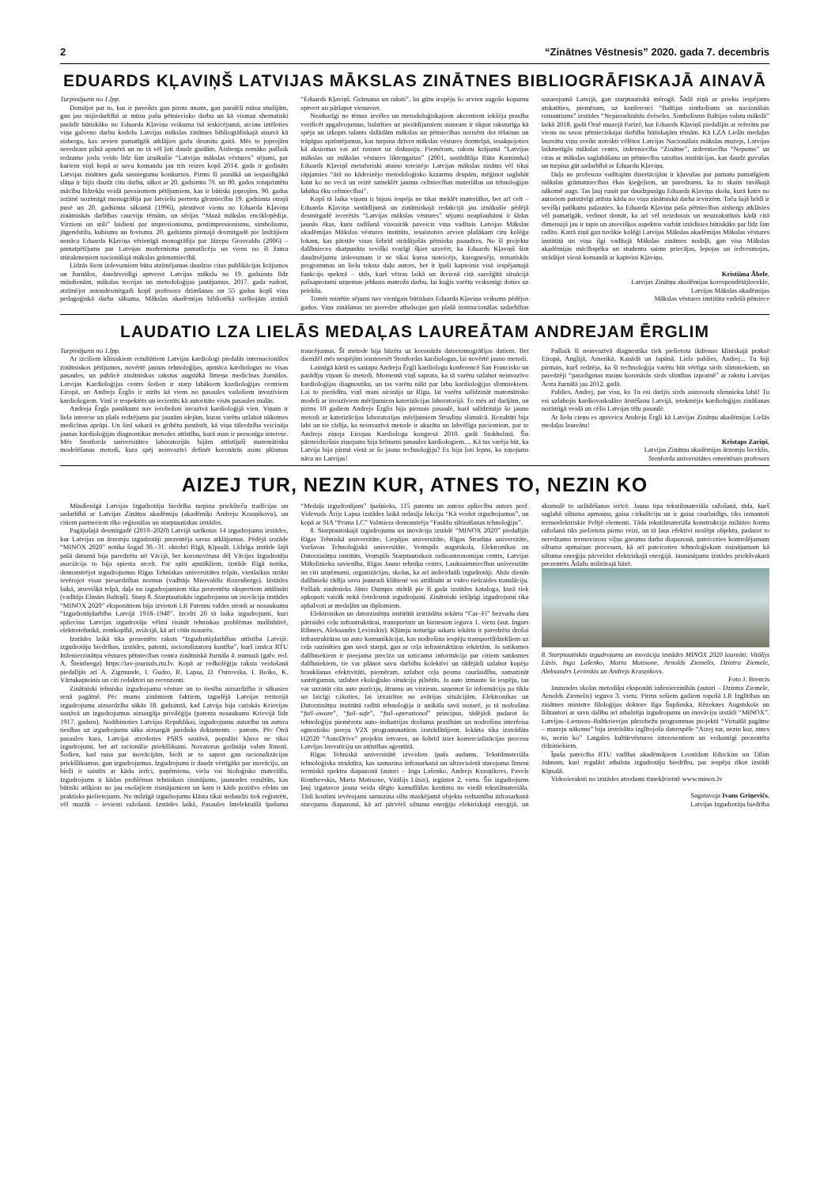2 “Zinātnes Vēstnesis” 2020. gada 7. decembris
EDUARDS KĻAVIŅŠ LATVIJAS MĀKSLAS ZINĀTNES BIBLIOGRĀFISKAJĀ AINAVĀ
Turpinājums no 1.lpp.
Domājot par to, kas ir paveikts gan pirms mums, gan paralēli mūsu studijām, gan jau mijiedarbībā ar mūsu pašu pētniecisko darbu un kā vismaz shematiski parādīt būtiskāko no Eduarda Kļaviņa veikuma īsā ieskicējumā, aicinu iztēloties viņa galveno darbu kodolu Latvijas mākslas zinātnes bibliogrāfiskajā ainavā kā aisbergu, kas arvien pamatīgāk atklājies gadu desmitu gaitā. Mēs to joprojām neredzam pilnā apmērā un no tā vēl ļoti daudz gaidām. Aisberga zemāko pašlaik redzamo joslu veido līdz šim iznākušie “Latvijas mākslas vēstures” sējumi, par kuriem viņš kopā ar savu komandu jau trīs reizes kopš 2014. gada ir godināts Latvijas zinātnes gada sasniegumu konkursos. Pirms šī jaunākā un iespaidīgākā slāņa ir bijis daudz citu darbu, sākot ar 20. gadsimta 70. un 80. gados rotaprintētu mācību līdzekļu veidā pavairotiem pētījumiem, kas ir būtiski joprojām. 90. gadus iezīmē nozīmīgā monogrāfija par latviešu portreta glezniecību 19. gadsimta otrajā pusē un 20. gadsimta sākumā (1996), pārstāvot vienu no Eduarda Kļaviņa zinātniskās darbības caurviju tēmām, un sērijas “Mazā mākslas enciklopēdija. Virzieni un stili” laidieni par impresionismu, postimpresionismu, simbolismu, jūgendstilu, kubismu un fovismu. 20. gadsimta pirmajā desmitgadē pie lasītājiem nonāca Eduarda Kļaviņa vērienīgā monogrāfija par Jāzepu Grosvaldu (2006) – pamatpētījums par Latvijas modernisma pamatlicēju un viens no šī žanra stūrakmeņiem nacionālajā mākslas grāmatniecībā.
Līdzās šiem izdevumiem būtu atzīmējamas daudzas citas publikācijas krājumos un žurnālos, daudzveidīgi aptverot Latvijas mākslu no 19. gadsimta līdz mūsdienām, mākslas teorijas un metodoloģijas jautājumus. 2017. gada rudenī, atzīmējot astoņdesmitgadi kopš profesora dzimšanas un 55 gadus kopš viņa pedagoģiskā darba sākuma, Mākslas akadēmijas bibliotēkā sarīkojām izstādi “Eduards Kļaviņš. Grāmatas un raksti”, lai gūtu iespēju šo arvien augošo kopumu aptvert un pārlapot vienuviet.
Neatkarīgi no tēmas izvēles un metodoloģiskajiem akcentiem iekšēja prasība verificēt apgalvojumus, balstīties uz pierādījumiem autoram ir tikpat raksturīga kā spēja un izkopts talants dažādām mākslas un pētniecības norisēm dot tēlainus un trāpīgus apzīmējumus, kas turpina dzīvot mākslas vēstures domtelpā, iesakņojoties kā aksiomas vai arī rosinot uz diskusiju. Piemēram, rakstu krājumā “Latvijas mākslas un mākslas vēstures likteņgaitas” (2001, sastādītāja Rūta Kaminska) Eduards Kļaviņš metaforiski ataino toreizējo Latvijas mākslas zinātni vēl tikai rāpjamies “ārā no kādreizējo metodoloģisko kazarmu drupām, mēģinot saglabāt kaut ko no vecā un reizē sameklēt jaunus celtniecības materiālus un tehnoloģijas labāku ēku celtniecībai”.
Kopš tā laika viņam ir bijusi iespēja ne tikai meklēt materiālus, bet arī celt – Eduarda Kļaviņa sastādījumā un zinātniskajā redakcijā jau iznākušie pēdējā desmitgadē iecerētās “Latvijas mākslas vēstures” sējumi neapšaubāmi ir šādas jaunās ēkas, kuru radīšanā visvairāk paveicis viņa vadītais Latvijas Mākslas akadēmijas Mākslas vēstures institūts, iesaistoties arvien plašākam citu kolēģu lokam, kas pārstāv visas šobrīd strādājošās pētnieku paaudzes. No šī projekta dalībnieces skatpunkta sevišķi svarīgi šķiet uzsvērt, ka Eduards Kļaviņš šim daudzsējumu izdevumam ir ne tikai kursa noteicējs, karognesējs, tematiskās programmas un lielu teksta daļu autors, bet it īpaši kapteinis visā iespējamajā funkciju spektrā – tāds, kurš vētras laikā un ikvienā citā sarežģītā situācijā pašsaprotami uzņemas jebkura matroža darbu, lai kuģis varētu veiksmīgi doties uz priekšu.
Tomēr minētie sējumi nav vienīgais būtiskais Eduarda Kļaviņa veikums pēdējos gados. Viņa zināšanas un pieredze atbalsojas gan plašā institucionālas sadarbības sazarojumā Latvijā, gan starptautiskā mērogā. Šādā ziņā ar prieku iespējams atskatīties, piemēram, uz konferenci “Baltijas simbolisms un nacionālais romantisms” izstādes “Nepieradinātās dvēseles. Simbolisms Baltijas valstu mākslā” laikā 2018. gadā Orsē muzejā Parīzē, kur Eduards Kļaviņš piedalījās ar referātu par vienu no savai pētnieciskajai darbība būtiskajām tēmām. Kā LZA Lielās medaļas laureātu viņu sveikt noteikti vēlētos Latvijas Nacionālais mākslas muzejs, Latvijas laikmetīgās mākslas centrs, izdevniecība “Zinātne”, izdevniecība “Neputns” un citas ar mākslas saglabāšanu un pētniecību saistītas institūcijas, kas daudz guvušas un turpina gūt sadarbībā ar Eduardu Kļaviņu.
Daļa no profesora vadītajām disertācijām ir kļuvušas par pamatu pamatīgiem mākslas grāmatniecības ēkas ķieģeļiem, un paredzams, ka to skaits tuvākajā nākotnē augs. Tas ļauj runāt par daudzpusīgu Eduarda Kļaviņa skolu, kurā katrs no autoriem patstāvīgi attīsta kādu no viņa zinātniskā darba ievirzēm. Taču šajā brīdī ir sevišķi patīkami paļauties, ka Eduarda Kļaviņa paša pētniecības aisbergs atklāsies vēl pamatīgāk, vedinot domāt, ka arī vēl neizdotais un neuzrakstītais kādā citā dimensijā jau ir tapis un atsevišķos aspektos varbūt izrādīsies būtiskāks par līdz šim radīto. Katrā ziņā gan tuvākie kolēģi Latvijas Mākslas akadēmijas Mākslas vēstures institūtā un viņa ilgi vadītajā Mākslas zinātnes nodaļā, gan visa Mākslas akadēmijas mācībspēku un studentu saime priecājas, lepojas un iedvesmojas, strādājot vienā komandā ar kapteini Kļaviņu.
Kristiāna Ābele,
Latvijas Zinātņu akadēmijas korespondētājlocekle,
Latvijas Mākslas akadēmijas
Mākslas vēstures institūta vadošā pētniece
LAUDATIO LZA LIELĀS MEDAĻAS LAUREĀTAM ANDREJAM ĒRGLIM
Turpinājums no 1.lpp.
Ar izciliem klīniskiem rezultātiem Latvijas kardiologi piedalās internacionālos zinātniskos pētījumos, novērtē jaunas tehnoloģijas, apmāca kardiologus no visas pasaules, un publicē zinātniskus rakstus augstākā līmeņa medicīnas žurnālos. Latvijas Kardioloģijas centrs šodien ir starp labākiem kardioloģijas centriem Eiropā, un Andrejs Ērglis ir atzīts kā viens no pasaules vadošiem invazīviem kardiologiem. Viņš ir respektēts un iecienīts kā autoritāte visās pasaules malās.
Andreja Ērgļa panākumi nav ierobežoti invazīvā kardioloģijā vien. Viņam ir liela interese un plašs redzējums par jaunām idejām, kuras varētu uzlabot nākotnes medicīnas aprūpi. Un šinī sakarā es gribētu pastāstīt, kā viņa tālredzība veicināja jaunas kardioloģijas diagnostikas metodes attīstību, kurā man ir personīga interese. Mēs Stenforda universitātes laboratorijās bijām attīstījuši matemātisku modelēšanas metodi, kura spēj neinvazīvi definēt koronārās asins plūsmas traucējumus. Šī metode bija bāzēta uz koronārās datortomogrāfijas datiem. Bet diemžēl mēs nespējām ieinteresēt Stenfordas kardiologus, lai novērtē jauno metodi.
Laimīgā kārtā es sastapu Andreju Ērgli kardiologu konferencē San Francisko un parādīju viņam šo metodi. Momentā viņš saprata, ka tā varētu uzlabot neinvazīvo kardioloģijas diagnostiku, un tas varētu nākt par labu kardioloģijas slimniekiem. Lai to pierādītu, viņš mani aicināja uz Rīgu, lai varētu salīdzināt matemātisko modeli ar invazīviem mērījumiem katerizācijas laboratorijā. To mēs arī darījām, un pirms 10 gadiem Andrejs Ērglis bija pirmais pasaulē, kurš salīdzināja šo jauno metodi ar katerizācijas laboratorijas mērījumiem Stradiņu slimnīcā. Rezultāti bija labi un tie rādīja, ka neinvazīvā metode ir akurāta un labvēlīga pacientiem, par to Andrejs ziņoja Eiropas Kardiologu kongresā 2010. gadā Stokholmā. Šis pārsteidzošais ziņojums bija brīnums pasaules kardiologiem.... Kā tas varēja būt, ka Latvija bija pirmā vietā ar šo jauno technoloģiju? Es biju ļoti lepns, ka ziņojums nāca no Latvijas!
Pašlaik šī neinvazīvā diagnostika tiek pielietota ikdienas klīniskajā praksē Eiropā, Anglijā, Amerikā, Kanādā un Japānā. Liels paldies, Andrej... Tu biji pirmais, kurš redzēja, ka šī technoloģija varētu būt vērtīga sirds slimniekiem, un paredzēji “paradigmas maiņu koronārās sirds slimības izpratnē” ar rakstu Latvijas Ārsta žurnālā jau 2012. gadā.
Paldies, Andrej, par visu, ko Tu esi darījis sirds asinsvadu slimnieku labā! Tu esi uzlabojis kardiovaskulāro ārstēšanu Latvijā, ietekmējis kardioloģijas zināšanas nozīmīgā veidā un cēlis Latvijas tēlu pasaulē.
Ar lielu cieņu es apsveicu Andreju Ērgli kā Latvijas Zinātņu akadēmijas Lielās medaļas laureātu!
Kristaps Zariņš,
Latvijas Zinātņu akadēmijas ārzemju loceklis,
Stenforda universitātes emeritētais profesors
AIZEJ TUR, NEZIN KUR, ATNES TO, NEZIN KO
Mūsdienīgā Latvijas Izgudrotāju biedrība turpina priekšteču tradīcijas un sadarbībā ar Latvijas Zinātņu akadēmiju (akadēmiķi Andreju Krasņikovu), un citiem partneriem rīko reģionālas un starptautiskas izstādes.
Pagājušajā desmitgadē (2010–2020) Latvijā sarīkotas 14 izgudrojumu izstādes, kur Latvijas un ārzemju izgudrotāji prezentēja savus atklājumus. Pēdējā izstāde “MINOX 2020” notika šogad 30.–31. oktobrī Rīgā, Ķīpsalā. Līdzīga izstāde šajā pašā datumā bija paredzēta arī Vācijā, bet koronovīrusa dēļ Vācijas Izgudrotāju asociācija to bija spiesta atcelt. Par spīti apstākļiem, izstāde Rīgā notika, demonstrējot izgudrojumus Rīgas Tehniskas universitātes telpās, vienlaikus strikti ievērojot visas piesardzības normas (vadītājs Miervaldis Rozenbergs). Izstādes laikā, atsevišķā telpā, daļa no izgudrojumiem tika prezentēta ekspertiem attālināti (vadītājs Elmārs Baltiņš). Starp 8. Starptautiskās izgudrojumu un inovāciju izstādes “MINOX 2020” eksponātiem bija izvietoti LR Patentu valdes stendi ar nosaukumu “Izgudrotājdarbība Latvijā 1918–1940”. Izcelti 20 tā laika izgudrojumi, kuri apliecina Latvijas izgudrotāju vēlmi risināt tehniskas problēmas mašīnbūvē, elektrotehnikā, zemkopībā, aviācijā, kā arī citās nozarēs.
Izstādes laikā tika prezentēts raksts “Izgudrotājdarbības attīstība Latvijā: izgudrotāju biedrības, izstādes, patenti, racionalizatoru kustība”, kurš iznāca RTU Inženierzinātņu vēstures pētniecības centra zinātniskā žurnāla 4. numurā (galv. red. A. Šteinberga) https://iav-journals.rtu.lv. Kopā ar redkolēģiju raksta veidošanā piedalījās arī A. Zigmunde, I. Gudro, R. Lapsa, D. Ostrovska, I. Boiko, K. Vārtukapteinis un citi redaktori un recenzenti.
Zinātniski tehnisko izgudrojumu vēsture un to tiesību aizsardzība ir sākusies senā pagātnē. Pēc mums zināmiem faktiem, tagadējā Latvijas teritorijā izgudrojumu aizsardzība sākās 18. gadsimtā, kad Latvija bija cariskās Krievijas sastāvā un izgudrojumus aizsargāja privilēģija (patenta nosaukums Krievijā līdz 1917. gadam). Nodibinoties Latvijas Republikai, izgudrojumu autorību un autora tiesības uz izgudrojumu sāka aizsargāt juridisks dokuments – patents. Pēc Otrā pasaules kara, Latvijai atrodoties PSRS sastāvā, populāri kļuva ne tikai izgudrojumi, bet arī racionālie priekšlikumi. Novatorus godināja valsts līmenī. Šodien, kad runa par inovācijām, bieži ar to saprot gan racionalizācijas priekšlikumus, gan izgudrojumus. Izgudrojums ir daudz vērtīgāks par inovāciju, un bieži ir saistīts ar kādu ierīci, paņēmienu, vielu vai bioloģisko materiālu. Izgudrojums ir kādas problēmas tehniskais risinājums, jaunrades rezultāts, kas būtiski atšķiras no jau esošajiem risinājumiem un kam ir kāds pozitīvs efekts un praktisks pielietojums. No milzīgā izgudrojumu klāsta tikai nedaudzi tiek reģistrēti, vēl mazāk – ieviesti ražošanā. Izstādes laikā, Pasaules Intelektuālā īpašuma “Medaļa izgudrotājam” īpašnieks, 115 patentu un autora apliecību autors prof. Videvuds Ārijs Lapsa izstādes laikā nolasīja lekciju “Kā veidot izgudrojumus”, un kopā ar SIA “Prima LC” Valmiera demonstrēja “Fasāžu siltināšanas tehnoloģiju”.
8. Starptautiskajā izgudrojumu un inovāciju izstādē “MINOX 2020” piedalījās Rīgas Tehniskā universitāte, Liepājas universitāte, Rīgas Stradiņa universitāte, Varšavas Tehnoloģiskā universitāte, Ventspils augstskola, Elektronikas un Datorzinātņu institūts, Ventspils Starptautiskais radioastronomijas centrs, Latvijas Mākslinieku savienība, Rīgas Jauno tehniķu centrs, Lauksaimniecības universitāte un citi uzņēmumi, organizācijas, skolas, ka arī individuāli izgudrotāji. Abās dienās dalībnieki rādīja savu jaunradi klātienē vai attālināti ar video tiešraides translāciju. Pašlaik zinātnieks Jānis Dumpis strādā pie šī gada izstādes kataloga, kurā tiek apkopoti vairāk nekā četrdesmit izgudrojumi. Zinātniski ietilpīgi izgudrojumi tika apbalvoti ar medaļām un diplomiem.
Elektronikas un datorzinātņu institūtā izstrādāta iekārta “Car–Fi” bezvadu datu pārraidei ceļu infrastruktūrai, transportam un biznesam ieguva 1. vietu (aut. Ingars Ribners, Aleksandrs Ļevinskis). Kļūmju noturīga sakaru iekārta ir paredzēta drošai infrastruktūras un auto komunikācijai, kas nodrošina iespēju transportlīdzekļiem uz ceļa sazināties gan savā starpā, gan ar ceļa infrastruktūras iekārtām. Ja satiksmes dalībniekiem ir pieejama precīza un uzticama informācija par citiem satiksmes dalībniekiem, tie var plānot savu darbību kolektīvi un tādējādi uzlabot kopējo braukšanas efektivitāti, piemēram, uzlabot ceļa posma caurlaidību, samazināt sastrēgumus, uzlabot ekoloģisko situāciju pilsētās. Ja auto izmanto šo iespēju, tas var uzzināt cita auto pozīciju, ātrumu un virzienu, saņemot šo informāciju pa tīklu un laicīgi r;ikoties, lai izvairītos no avārijas situācijām. Elektronikas un Datorzinātņu institūtā radītā tehnoloģija ir unikāla savā nozarē, jo tā nodrošina “fail–aware”, “fail–safe”, “fail–operational” principus, tādējādi padarot šo tehnoloģiju piemērotu auto–industrijas drošuma prasībām un nodrošina interfeisa agnostisko pieeju V2X programmatūras izstrādātājiem. Iekārta tika izstrādāta H2020 “AutoDrive” projekta ietvaros, un šobrīd iziet komercializācijas procesu Latvijas Investīciju un attīstības aģentūrā.
Rīgas Tehniskā universitātē izveidots īpašs audums. Tekstilmateriāla tehnoloģiska struktūra, kas samazina infrasarkanā un ultravioletā starojuma līmeni termiskā spektra diapazonā (autori – Inga Ļašenko, Andrejs Krasņikovs, Pavels Rombovskis, Marta Matisone, Vitālijs Lūsis), iegūstot 2. vietu. Šis izgudrojums ļauj izgatavot jauna veida slēgto kamuflāžas kostīmu no viedā tekstilmateriāla. Tādi kostīmi ievērojami samazina silta maskējamā objekta redzamību infrasarkanā starojuma diapazonā, kā arī pārvērš siltuma enerģiju elektriskajā enerģijā, un akumulē to uzlādēšanas ierīcē. Jauna tipa tekstilmateriāla ražošanā, tāda, kurš saglabā siltuma apmaiņu, gaisa cirkulāciju un ir gaisa caurlaidīgs, tiks izmantoti termoelektriskie Peltjē elementi. Tāda tekstilmateriāla konstrukcija militāro formu ražošanā tiks pielietota pirmo reizi, un tā ļaus efektīvi noslēpt objektu, padarot to neredzamu termovizora viļņa garumu darba diapazonā, pateicoties kontrolējamam siltuma apmaiņas procesam, kā arī pateicoties tehnoloģiskam risinājumam kā siltuma enerģiju pārveidot elektriskajā enerģijā. Jauninājums izstādes priekšvakarā prezentēts Ādažu militārajā bāzē.
8. Starptautiskās izgudrojumu un inovāciju izstādes MINOX 2020 laureāti: Vitālijs Lūsis, Inga Ļašenko, Marta Matisone, Arnolds Ziemelis, Dzintra Ziemele, Aleksandrs Ļevinskis un Andrejs Krasņikovs.
Foto J. Brencis
Jaunrades skolas metodiķu eksponāti inženierzinībās (autori – Dzintra Ziemele, Arnolds Ziemelis) ieguva 3. vietu. Pirms sešiem gadiem topošā LR Izglītības un zinātnes ministre filoloģijas doktore Ilga Šuplinska, Rēzeknes Augstskola un līdzautori ar savu dalību arī atbalstīja izgudrojumu un inovāciju izstādi “MINOX”. Latvijas–Lietuvas–Baltkrievijas pārrobežu programmas projektā “Virtuālā pagātne – muzeju nākotne” bija izstrādāta izglītojoša datorspēle “Aizej tur, nezin kur, atnes to, nezin ko” Latgales kultūrvēstures interesentiem un veiksmīgi prezentēta rīdziniekiem.
Īpaša pateicība RTU vadībai akadēmiķiem Leonīdam Ribickim un Tālim Juhnam, kuri regulāri atbalsta izgudrotāju biedrību, par iespēju rīkot izstādi Ķīpsalā.
Videoieraksti no izstādes atrodami tīmekļvietnē www.minox.lv
Sagatavoja Ivans Griņevičs,
Latvijas Izgudrotāju biedrība